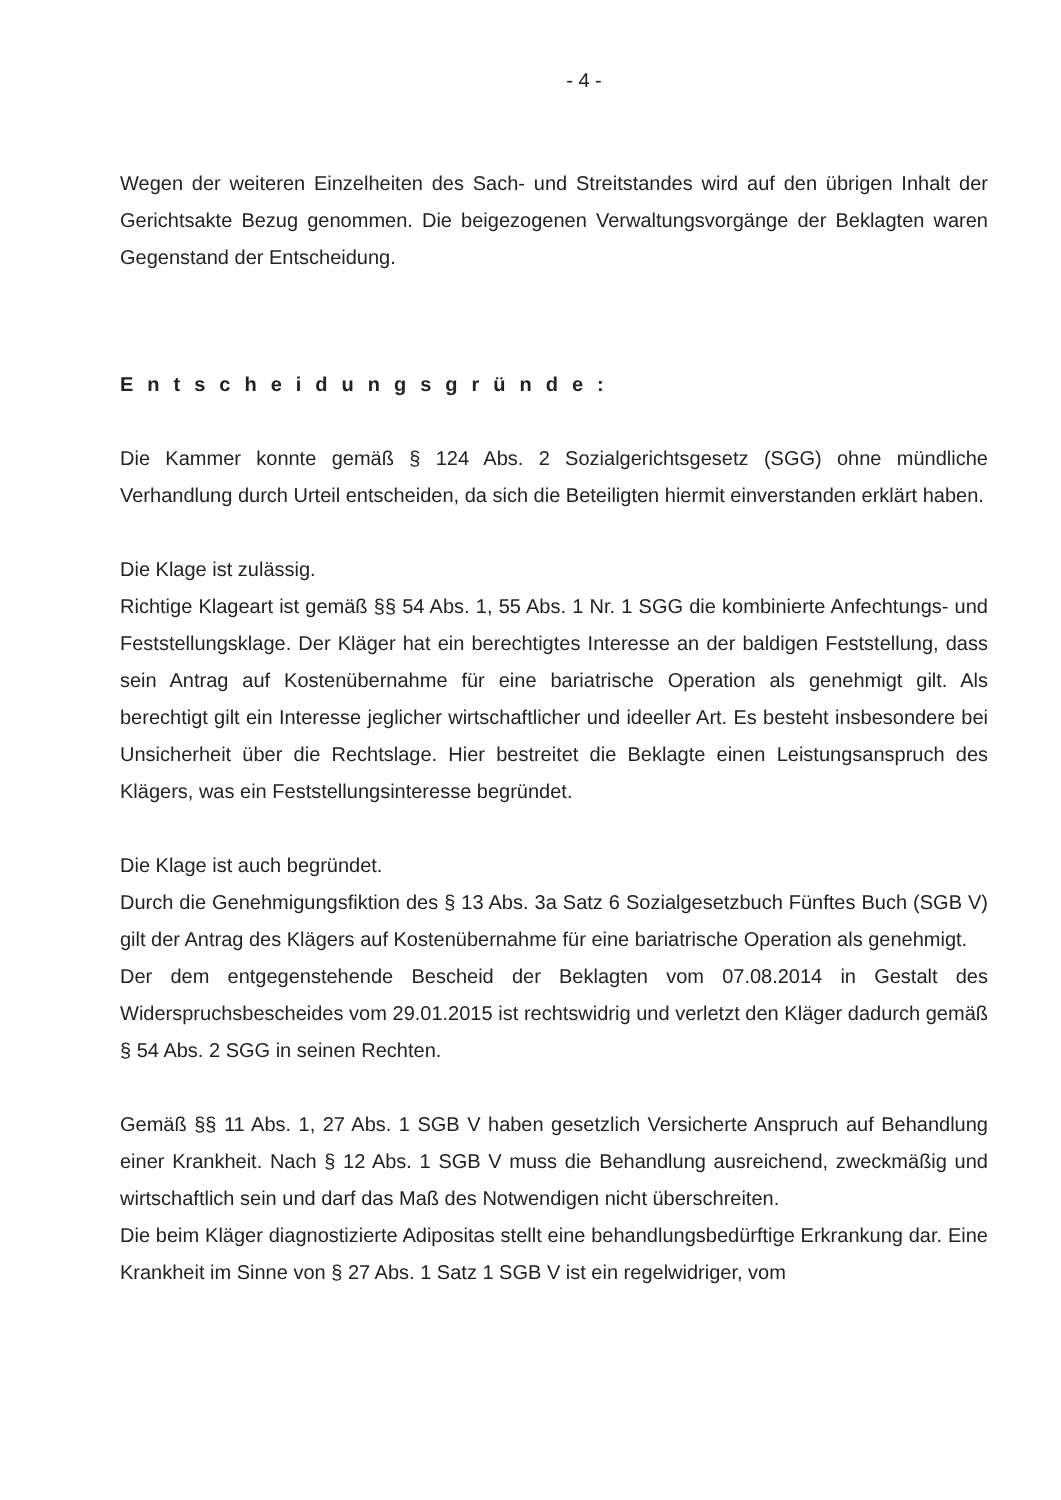- 4 -
Wegen der weiteren Einzelheiten des Sach- und Streitstandes wird auf den übrigen Inhalt der Gerichtsakte Bezug genommen. Die beigezogenen Verwaltungsvorgänge der Beklagten waren Gegenstand der Entscheidung.
Entscheidungsgründe:
Die Kammer konnte gemäß § 124 Abs. 2 Sozialgerichtsgesetz (SGG) ohne mündliche Verhandlung durch Urteil entscheiden, da sich die Beteiligten hiermit einverstanden erklärt haben.
Die Klage ist zulässig.
Richtige Klageart ist gemäß §§ 54 Abs. 1, 55 Abs. 1 Nr. 1 SGG die kombinierte Anfechtungs- und Feststellungsklage. Der Kläger hat ein berechtigtes Interesse an der baldigen Feststellung, dass sein Antrag auf Kostenübernahme für eine bariatrische Operation als genehmigt gilt. Als berechtigt gilt ein Interesse jeglicher wirtschaftlicher und ideeller Art. Es besteht insbesondere bei Unsicherheit über die Rechtslage. Hier bestreitet die Beklagte einen Leistungsanspruch des Klägers, was ein Feststellungsinteresse begründet.
Die Klage ist auch begründet.
Durch die Genehmigungsfiktion des § 13 Abs. 3a Satz 6 Sozialgesetzbuch Fünftes Buch (SGB V) gilt der Antrag des Klägers auf Kostenübernahme für eine bariatrische Operation als genehmigt.
Der dem entgegenstehende Bescheid der Beklagten vom 07.08.2014 in Gestalt des Widerspruchsbescheides vom 29.01.2015 ist rechtswidrig und verletzt den Kläger dadurch gemäß § 54 Abs. 2 SGG in seinen Rechten.
Gemäß §§ 11 Abs. 1, 27 Abs. 1 SGB V haben gesetzlich Versicherte Anspruch auf Behandlung einer Krankheit. Nach § 12 Abs. 1 SGB V muss die Behandlung ausreichend, zweckmäßig und wirtschaftlich sein und darf das Maß des Notwendigen nicht überschreiten.
Die beim Kläger diagnostizierte Adipositas stellt eine behandlungsbedürftige Erkrankung dar. Eine Krankheit im Sinne von § 27 Abs. 1 Satz 1 SGB V ist ein regelwidriger, vom